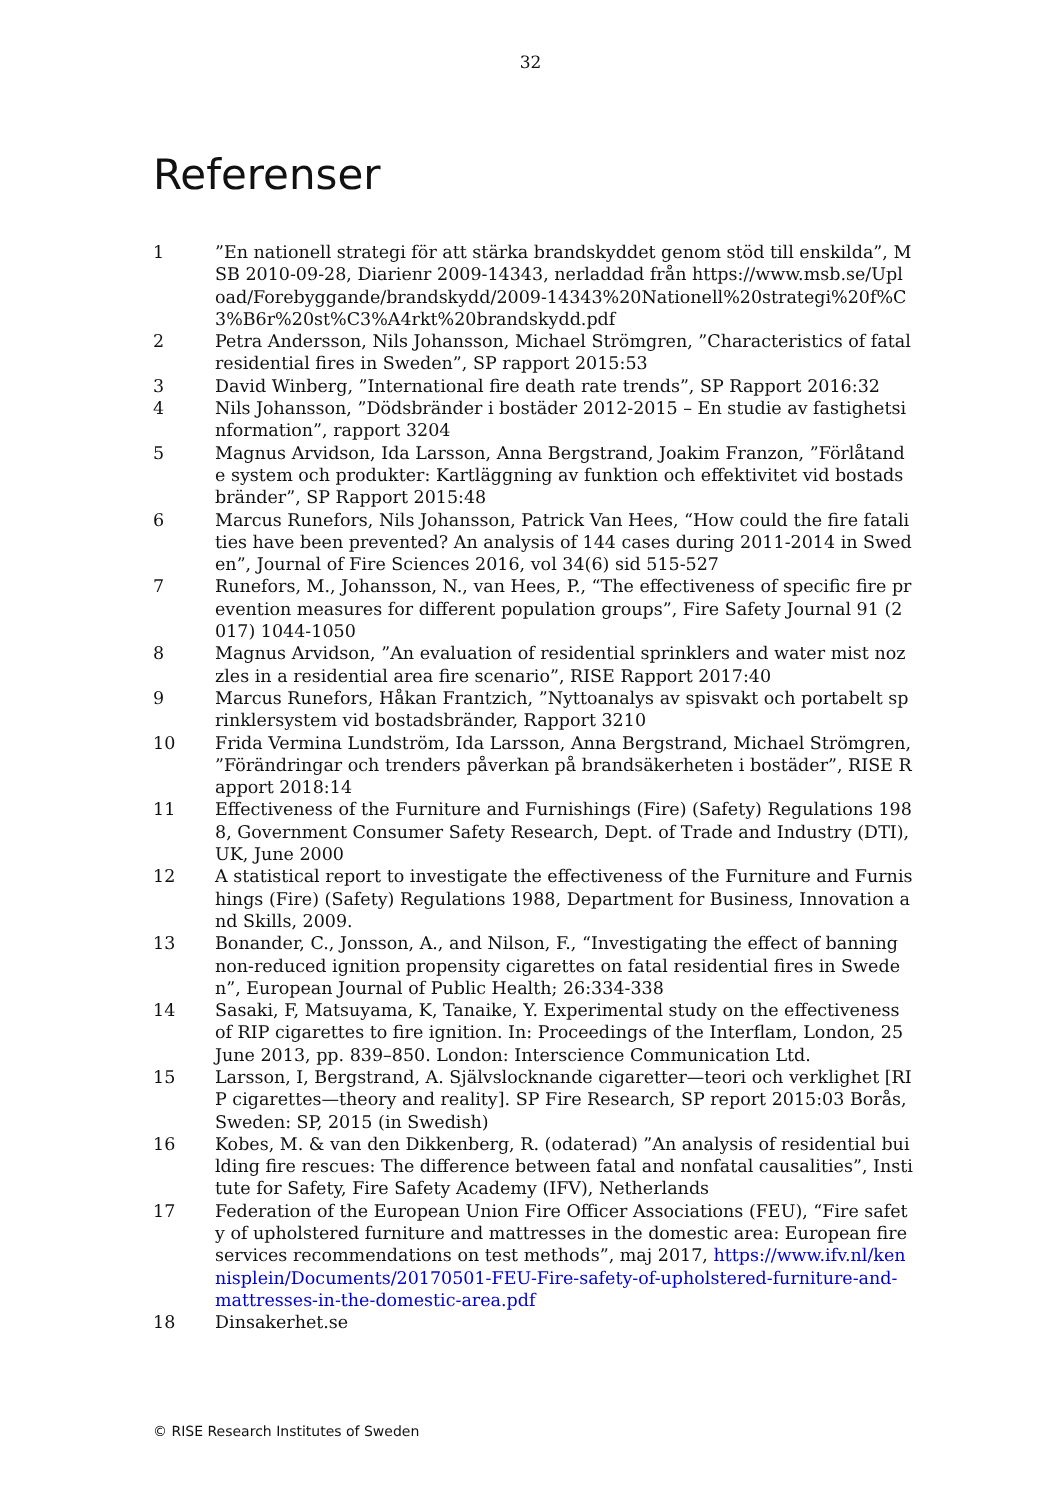32
Referenser
1 ”En nationell strategi för att stärka brandskyddet genom stöd till enskilda”, MSB 2010-09-28, Diarienr 2009-14343, nerladdad från https://www.msb.se/Upload/Forebyggande/brandskydd/2009-14343%20Nationell%20strategi%20f%C3%B6r%20st%C3%A4rkt%20brandskydd.pdf
2 Petra Andersson, Nils Johansson, Michael Strömgren, ”Characteristics of fatal residential fires in Sweden”, SP rapport 2015:53
3 David Winberg, ”International fire death rate trends”, SP Rapport 2016:32
4 Nils Johansson, ”Dödsbränder i bostäder 2012-2015 – En studie av fastighetsinformation”, rapport 3204
5 Magnus Arvidson, Ida Larsson, Anna Bergstrand, Joakim Franzon, ”Förlåtande system och produkter: Kartläggning av funktion och effektivitet vid bostadsbränder”, SP Rapport 2015:48
6 Marcus Runefors, Nils Johansson, Patrick Van Hees, “How could the fire fatalities have been prevented? An analysis of 144 cases during 2011-2014 in Sweden”, Journal of Fire Sciences 2016, vol 34(6) sid 515-527
7 Runefors, M., Johansson, N., van Hees, P., “The effectiveness of specific fire prevention measures for different population groups”, Fire Safety Journal 91 (2017) 1044-1050
8 Magnus Arvidson, ”An evaluation of residential sprinklers and water mist nozzles in a residential area fire scenario”, RISE Rapport 2017:40
9 Marcus Runefors, Håkan Frantzich, ”Nyttoanalys av spisvakt och portabelt sprinklersystem vid bostadsbränder, Rapport 3210
10 Frida Vermina Lundström, Ida Larsson, Anna Bergstrand, Michael Strömgren, ”Förändringar och trenders påverkan på brandsäkerheten i bostäder”, RISE Rapport 2018:14
11 Effectiveness of the Furniture and Furnishings (Fire) (Safety) Regulations 1988, Government Consumer Safety Research, Dept. of Trade and Industry (DTI), UK, June 2000
12 A statistical report to investigate the effectiveness of the Furniture and Furnishings (Fire) (Safety) Regulations 1988, Department for Business, Innovation and Skills, 2009.
13 Bonander, C., Jonsson, A., and Nilson, F., “Investigating the effect of banning non-reduced ignition propensity cigarettes on fatal residential fires in Sweden”, European Journal of Public Health; 26:334-338
14 Sasaki, F, Matsuyama, K, Tanaike, Y. Experimental study on the effectiveness of RIP cigarettes to fire ignition. In: Proceedings of the Interflam, London, 25 June 2013, pp. 839–850. London: Interscience Communication Ltd.
15 Larsson, I, Bergstrand, A. Självslocknande cigaretter—teori och verklighet [RIP cigarettes—theory and reality]. SP Fire Research, SP report 2015:03 Borås, Sweden: SP, 2015 (in Swedish)
16 Kobes, M. & van den Dikkenberg, R. (odaterad) ”An analysis of residential building fire rescues: The difference between fatal and nonfatal causalities”, Institute for Safety, Fire Safety Academy (IFV), Netherlands
17 Federation of the European Union Fire Officer Associations (FEU), “Fire safety of upholstered furniture and mattresses in the domestic area: European fire services recommendations on test methods”, maj 2017, https://www.ifv.nl/kennisplein/Documents/20170501-FEU-Fire-safety-of-upholstered-furniture-and-mattresses-in-the-domestic-area.pdf
18 Dinsakerhet.se
© RISE Research Institutes of Sweden